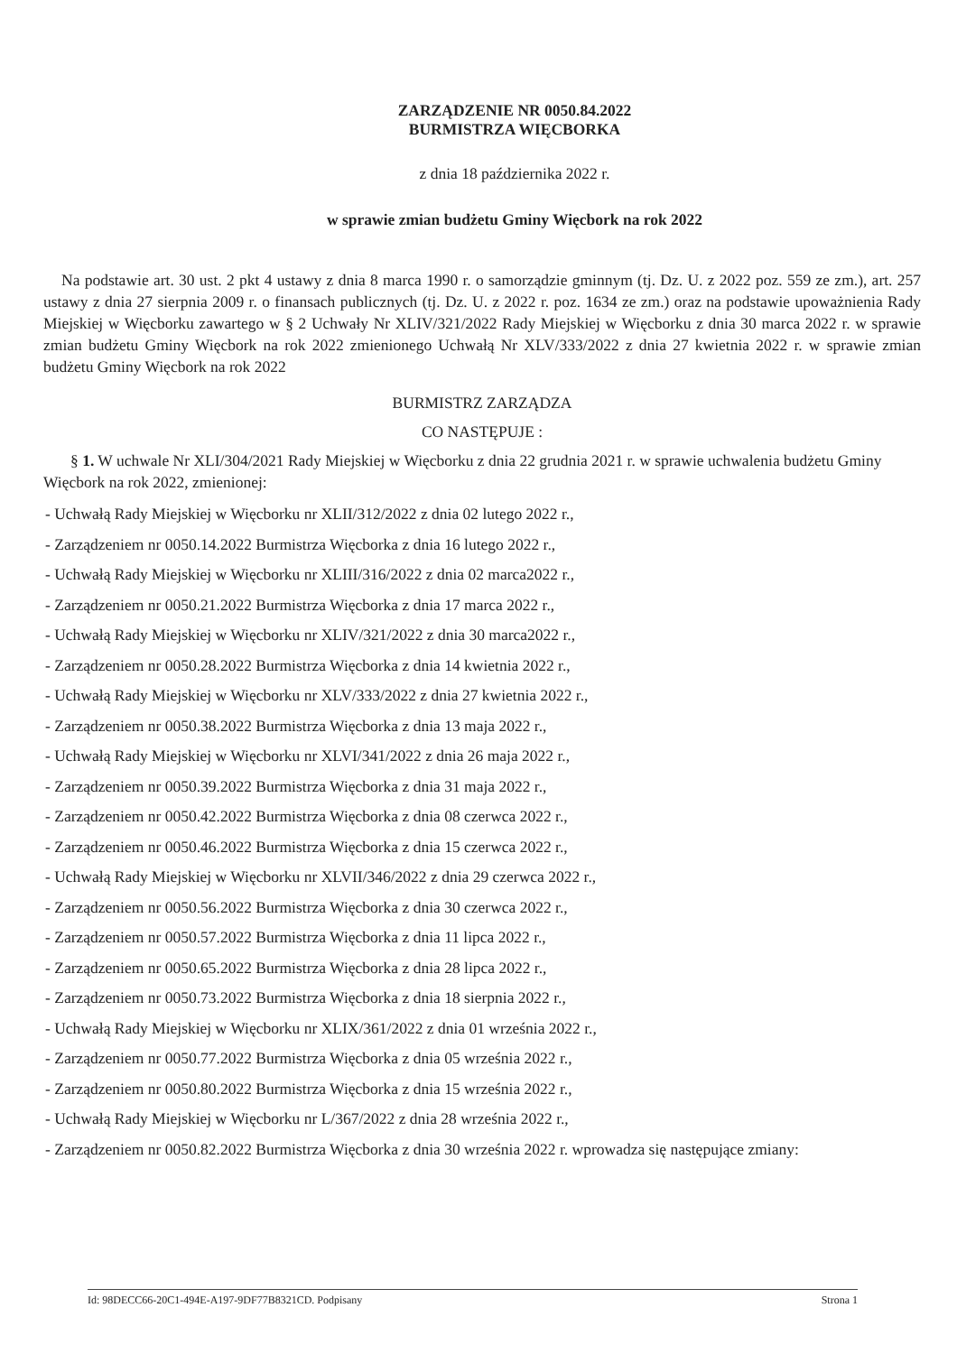ZARZĄDZENIE NR 0050.84.2022
BURMISTRZA WIĘCBORKA
z dnia 18 października 2022 r.
w sprawie zmian budżetu Gminy Więcbork na rok 2022
Na podstawie art. 30 ust. 2 pkt 4 ustawy z dnia 8 marca 1990 r. o samorządzie gminnym (tj. Dz. U. z 2022 poz. 559 ze zm.), art. 257 ustawy z dnia 27 sierpnia 2009 r. o finansach publicznych (tj. Dz. U. z 2022 r. poz. 1634 ze zm.) oraz na podstawie upoważnienia Rady Miejskiej w Więcborku zawartego w § 2 Uchwały Nr XLIV/321/2022 Rady Miejskiej w Więcborku z dnia 30 marca 2022 r. w sprawie zmian budżetu Gminy Więcbork na rok 2022 zmienionego Uchwałą Nr XLV/333/2022 z dnia 27 kwietnia 2022 r. w sprawie zmian budżetu Gminy Więcbork na rok 2022
BURMISTRZ ZARZĄDZA
CO NASTĘPUJE :
§ 1. W uchwale Nr XLI/304/2021 Rady Miejskiej w Więcborku z dnia 22 grudnia 2021 r. w sprawie uchwalenia budżetu Gminy Więcbork na rok 2022, zmienionej:
- Uchwałą Rady Miejskiej w Więcborku nr XLII/312/2022 z dnia 02 lutego 2022 r.,
- Zarządzeniem nr 0050.14.2022 Burmistrza Więcborka z dnia 16 lutego 2022 r.,
- Uchwałą Rady Miejskiej w Więcborku nr XLIII/316/2022 z dnia 02 marca2022 r.,
- Zarządzeniem nr 0050.21.2022 Burmistrza Więcborka z dnia 17 marca 2022 r.,
- Uchwałą Rady Miejskiej w Więcborku nr XLIV/321/2022 z dnia 30 marca2022 r.,
- Zarządzeniem nr 0050.28.2022 Burmistrza Więcborka z dnia 14 kwietnia 2022 r.,
- Uchwałą Rady Miejskiej w Więcborku nr XLV/333/2022 z dnia 27 kwietnia 2022 r.,
- Zarządzeniem nr 0050.38.2022 Burmistrza Więcborka z dnia 13 maja 2022 r.,
- Uchwałą Rady Miejskiej w Więcborku nr XLVI/341/2022 z dnia 26 maja 2022 r.,
- Zarządzeniem nr 0050.39.2022 Burmistrza Więcborka z dnia 31 maja 2022 r.,
- Zarządzeniem nr 0050.42.2022 Burmistrza Więcborka z dnia 08 czerwca 2022 r.,
- Zarządzeniem nr 0050.46.2022 Burmistrza Więcborka z dnia 15 czerwca 2022 r.,
- Uchwałą Rady Miejskiej w Więcborku nr XLVII/346/2022 z dnia 29 czerwca 2022 r.,
- Zarządzeniem nr 0050.56.2022 Burmistrza Więcborka z dnia 30 czerwca 2022 r.,
- Zarządzeniem nr 0050.57.2022 Burmistrza Więcborka z dnia 11 lipca 2022 r.,
- Zarządzeniem nr 0050.65.2022 Burmistrza Więcborka z dnia 28 lipca 2022 r.,
- Zarządzeniem nr 0050.73.2022 Burmistrza Więcborka z dnia 18 sierpnia 2022 r.,
- Uchwałą Rady Miejskiej w Więcborku nr XLIX/361/2022 z dnia 01 września 2022 r.,
- Zarządzeniem nr 0050.77.2022 Burmistrza Więcborka z dnia 05 września 2022 r.,
- Zarządzeniem nr 0050.80.2022 Burmistrza Więcborka z dnia 15 września 2022 r.,
- Uchwałą Rady Miejskiej w Więcborku nr L/367/2022 z dnia 28 września 2022 r.,
- Zarządzeniem nr 0050.82.2022 Burmistrza Więcborka z dnia 30 września 2022 r. wprowadza się następujące zmiany:
Id: 98DECC66-20C1-494E-A197-9DF77B8321CD. Podpisany Strona 1